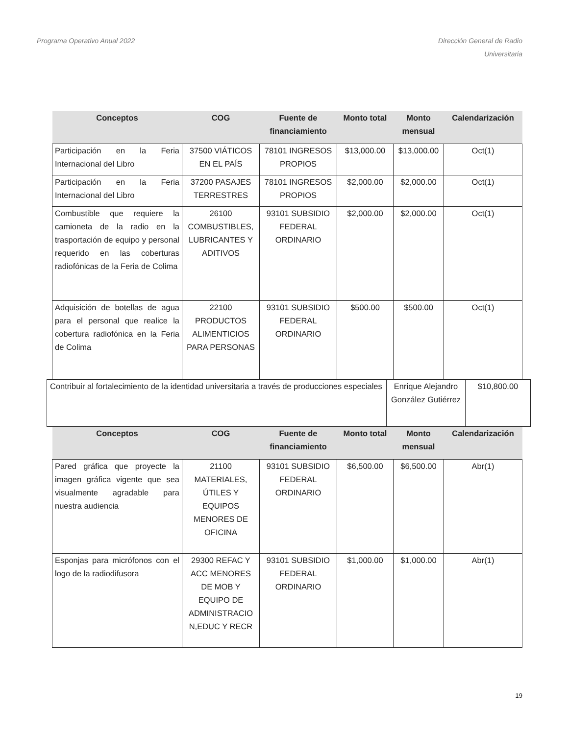Programa Operativo Anual 2022 Dirección General de Radio
Universitaria
| Conceptos | COG | Fuente de financiamiento | Monto total | Monto mensual | Calendarización |
| --- | --- | --- | --- | --- | --- |
| Participación en la Feria Internacional del Libro | 37500 VIÁTICOS EN EL PAÍS | 78101 INGRESOS PROPIOS | $13,000.00 | $13,000.00 | Oct(1) |
| Participación en la Feria Internacional del Libro | 37200 PASAJES TERRESTRES | 78101 INGRESOS PROPIOS | $2,000.00 | $2,000.00 | Oct(1) |
| Combustible que requiere la camioneta de la radio en la trasportación de equipo y personal requerido en las coberturas radiofónicas de la Feria de Colima | 26100 COMBUSTIBLES, LUBRICANTES Y ADITIVOS | 93101 SUBSIDIO FEDERAL ORDINARIO | $2,000.00 | $2,000.00 | Oct(1) |
| Adquisición de botellas de agua para el personal que realice la cobertura radiofónica en la Feria de Colima | 22100 PRODUCTOS ALIMENTICIOS PARA PERSONAS | 93101 SUBSIDIO FEDERAL ORDINARIO | $500.00 | $500.00 | Oct(1) |
| Contribuir al fortalecimiento de la identidad universitaria a través de producciones especiales | Enrique Alejandro González Gutiérrez | $10,800.00 |
| Conceptos | COG | Fuente de financiamiento | Monto total | Monto mensual | Calendarización |
| --- | --- | --- | --- | --- | --- |
| Pared gráfica que proyecte la imagen gráfica vigente que sea visualmente agradable para nuestra audiencia | 21100 MATERIALES, ÚTILES Y EQUIPOS MENORES DE OFICINA | 93101 SUBSIDIO FEDERAL ORDINARIO | $6,500.00 | $6,500.00 | Abr(1) |
| Esponjas para micrófonos con el logo de la radiodifusora | 29300 REFAC Y ACC MENORES DE MOB Y EQUIPO DE ADMINISTRACIO N,EDUC Y RECR | 93101 SUBSIDIO FEDERAL ORDINARIO | $1,000.00 | $1,000.00 | Abr(1) |
19